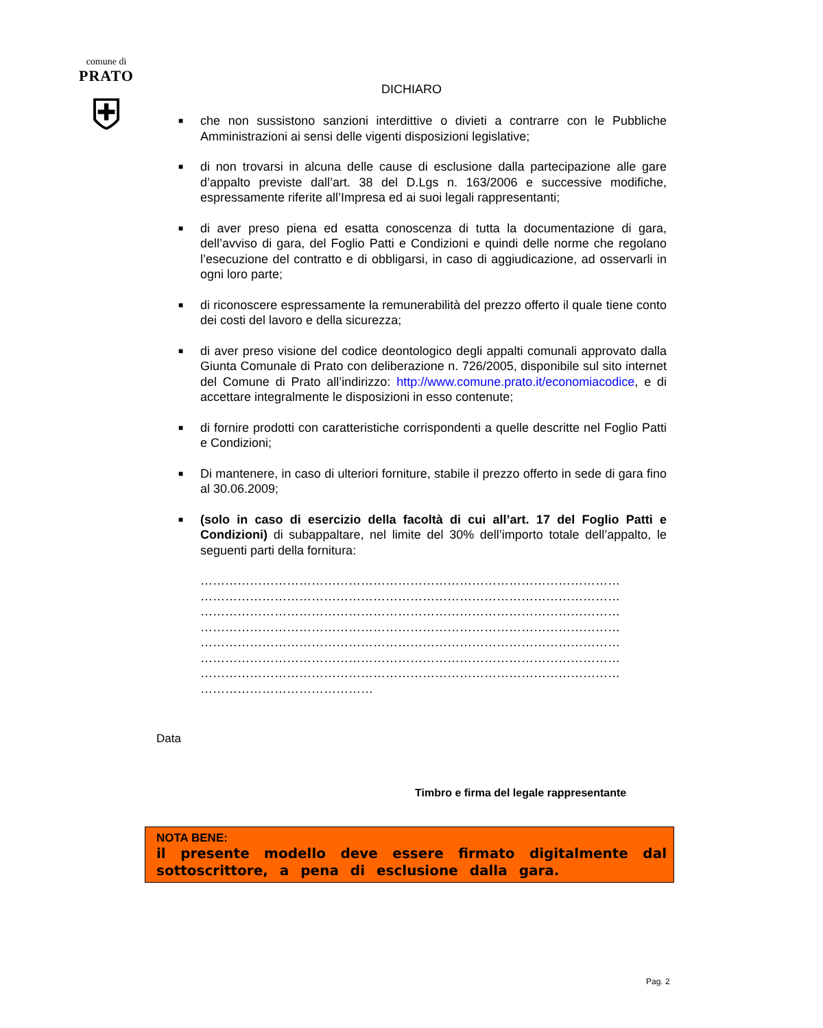comune di
PRATO
⛨
DICHIARO
■ che non sussistono sanzioni interdittive o divieti a contrarre con le Pubbliche Amministrazioni ai sensi delle vigenti disposizioni legislative;
■ di non trovarsi in alcuna delle cause di esclusione dalla partecipazione alle gare d’appalto previste dall’art. 38 del D.Lgs n. 163/2006 e successive modifiche, espressamente riferite all’Impresa ed ai suoi legali rappresentanti;
■ di aver preso piena ed esatta conoscenza di tutta la documentazione di gara, dell’avviso di gara, del Foglio Patti e Condizioni e quindi delle norme che regolano l’esecuzione del contratto e di obbligarsi, in caso di aggiudicazione, ad osservarli in ogni loro parte;
■ di riconoscere espressamente la remunerabilità del prezzo offerto il quale tiene conto dei costi del lavoro e della sicurezza;
■ di aver preso visione del codice deontologico degli appalti comunali approvato dalla Giunta Comunale di Prato con deliberazione n. 726/2005, disponibile sul sito internet del Comune di Prato all’indirizzo: http://www.comune.prato.it/economiacodice, e di accettare integralmente le disposizioni in esso contenute;
■ di fornire prodotti con caratteristiche corrispondenti a quelle descritte nel Foglio Patti e Condizioni;
■ Di mantenere, in caso di ulteriori forniture, stabile il prezzo offerto in sede di gara fino al 30.06.2009;
■ (solo in caso di esercizio della facoltà di cui all’art. 17 del Foglio Patti e Condizioni) di subappaltare, nel limite del 30% dell’importo totale dell’appalto, le seguenti parti della fornitura:
…………………………………………………………………………………………
…………………………………………………………………………………………
…………………………………………………………………………………………
…………………………………………………………………………………………
…………………………………………………………………………………………
…………………………………………………………………………………………
…………………………………………………………………………………………
……………………………………
Data
Timbro e firma del legale rappresentante
NOTA BENE:
il presente modello deve essere firmato digitalmente dal sottoscrittore, a pena di esclusione dalla gara.
Pag. 2